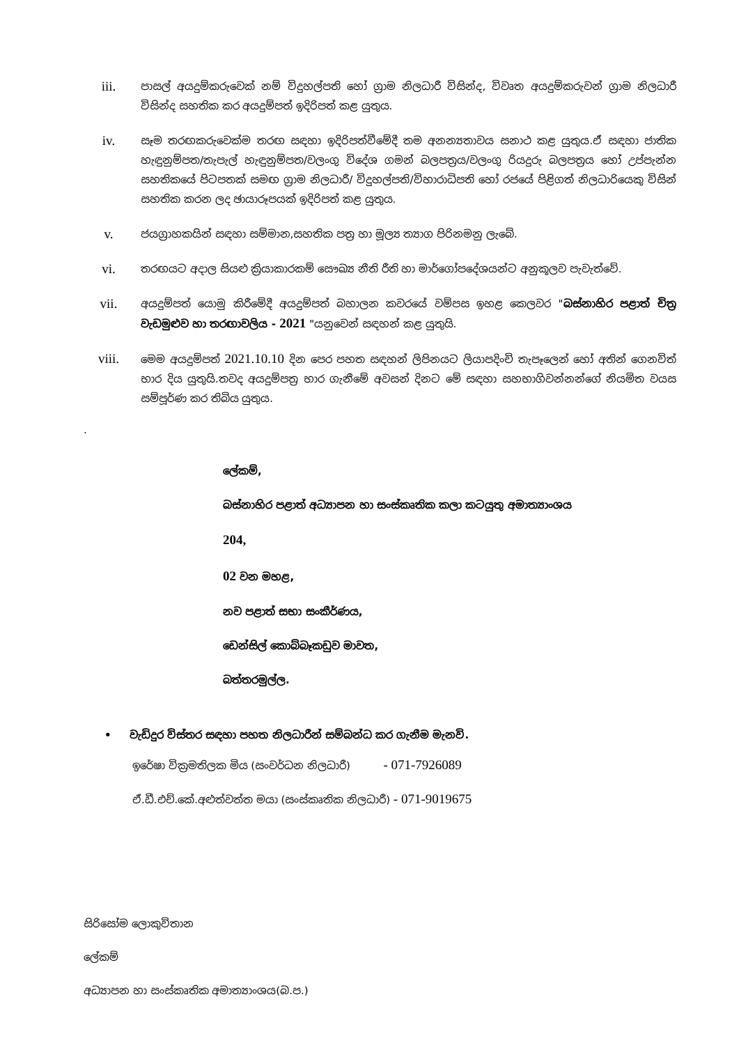iii.
පාසල් අයදුම්කරුවෙක් නම් විදුහල්පති හෝ ග්‍රාම නිලධාරී විසින්ද, විවෘත අයදුම්කරුවන් ග්‍රාම නිලධාරී විසින්ද සහතික කර අයදුම්පත් ඉදිරිපත් කළ යුතුය.
iv.
සෑම තරඟකරුවෙක්ම තරඟ සඳහා ඉදිරිපත්වීමේදී තම අනන්‍යතාවය සනාථ කළ යුතුය.ඒ සඳහා ජාතික හැඳුනුම්පත/තැපැල් හැඳුනුම්පත/වලංගු විදේශ ගමන් බලපත්‍රය/වලංගු රියදුරු බලපත්‍රය හෝ උප්පැන්න සහතිකයේ පිටපතක් සමඟ ග්‍රාම නිලධාරී/ විදුහල්පති/විහාරාධිපති හෝ රජයේ පිළිගත් නිලධාරියෙකු විසින් සහතික කරන ලද ඡායාරූපයක් ඉදිරිපත් කළ යුතුය.
v.
ජයග්‍රාහකයින් සඳහා සම්මාන,සහතික පත්‍ර හා මූල්‍ය ත්‍යාග පිරිනමනු ලැබේ.
vi.
තරඟයට අදාල සියළු ක්‍රියාකාරකම් සෞඛ්‍ය නීති රීති හා මාර්ගෝපදේශයන්ට අනුකූලව පැවැත්වේ.
vii.
අයදුම්පත් යොමු කිරීමේදී අයදුම්පත් බහාලන කවරයේ වම්පස ඉහළ කෙලවර "බස්නාහිර පළාත් චිත්‍ර වැඩමුළුව හා තරඟාවලිය - 2021 "යනුවෙන් සඳහන් කළ යුතුයි.
viii.
මෙම අයදුම්පත් 2021.10.10 දින පෙර පහත සඳහන් ලිපිනයට ලියාපදිංචි තැපෑලෙන් හෝ අතින් ගෙනවිත් භාර දිය යුතුයි.තවද අයදුම්පත්‍ර භාර ගැනීමේ අවසන් දිනට මේ සඳහා සහභාගිවන්නන්ගේ නියමිත වයස සම්පූර්ණ කර තිබිය යුතුය.
.
ලේකම්,
බස්නාහිර පළාත් අධ්‍යාපන හා සංස්කෘතික කලා කටයුතු අමාත්‍යාංශය
204,
02 වන මහළ,
නව පළාත් සභා සංකීර්ණය,
ඩෙන්සිල් කොබ්බෑකඩුව මාවත,
බත්තරමුල්ල.
• වැඩිදුර විස්තර සඳහා පහත නිලධාරීන් සම්බන්ධ කර ගැනීම මැනවි.
ඉරේෂා වික්‍රමතිලක මිය (සංවර්ධන නිලධාරී) - 071-7926089
ඒ.ඩී.එච්.කේ.අළුත්වත්ත මයා (සංස්කෘතික නිලධාරී) - 071-9019675
සිරිසෝම ලොකුවිතාන
ලේකම්
අධ්‍යාපන හා සංස්කෘතික අමාත්‍යාංශය(බ.ප.)